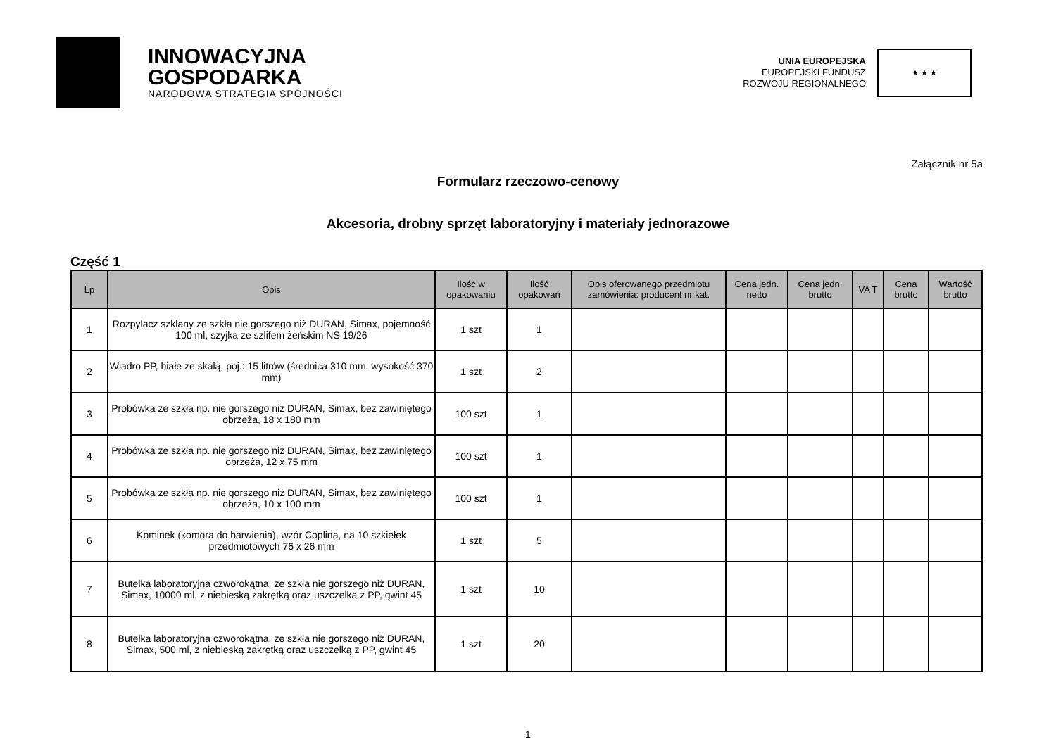INNOWACYJNA
GOSPODARKA
NARODOWA STRATEGIA SPÓJNOŚCI
UNIA EUROPEJSKA
EUROPEJSKI FUNDUSZ
ROZWOJU REGIONALNEGO
★ ★ ★
Załącznik nr 5a
Formularz rzeczowo-cenowy
Akcesoria, drobny sprzęt laboratoryjny i materiały jednorazowe
Część 1
| Lp | Opis | Ilość w opakowaniu | Ilość opakowań | Opis oferowanego przedmiotu zamówienia: producent nr kat. | Cena jedn. netto | Cena jedn. brutto | VA T | Cena brutto | Wartość brutto |
| --- | --- | --- | --- | --- | --- | --- | --- | --- | --- |
| 1 | Rozpylacz szklany ze szkła nie gorszego niż DURAN, Simax, pojemność 100 ml, szyjka ze szlifem żeńskim NS 19/26 | 1 szt | 1 | | | | | | |
| 2 | Wiadro PP, białe ze skalą, poj.: 15 litrów (średnica 310 mm, wysokość 370 mm) | 1 szt | 2 | | | | | | |
| 3 | Probówka ze szkła np. nie gorszego niż DURAN, Simax, bez zawiniętego obrzeża, 18 x 180 mm | 100 szt | 1 | | | | | | |
| 4 | Probówka ze szkła np. nie gorszego niż DURAN, Simax, bez zawiniętego obrzeża, 12 x 75 mm | 100 szt | 1 | | | | | | |
| 5 | Probówka ze szkła np. nie gorszego niż DURAN, Simax, bez zawiniętego obrzeża, 10 x 100 mm | 100 szt | 1 | | | | | | |
| 6 | Kominek (komora do barwienia), wzór Coplina, na 10 szkiełek przedmiotowych 76 x 26 mm | 1 szt | 5 | | | | | | |
| 7 | Butelka laboratoryjna czworokątna, ze szkła nie gorszego niż DURAN, Simax, 10000 ml, z niebieską zakrętką oraz uszczelką z PP, gwint 45 | 1 szt | 10 | | | | | | |
| 8 | Butelka laboratoryjna czworokątna, ze szkła nie gorszego niż DURAN, Simax, 500 ml, z niebieską zakrętką oraz uszczelką z PP, gwint 45 | 1 szt | 20 | | | | | | |
1